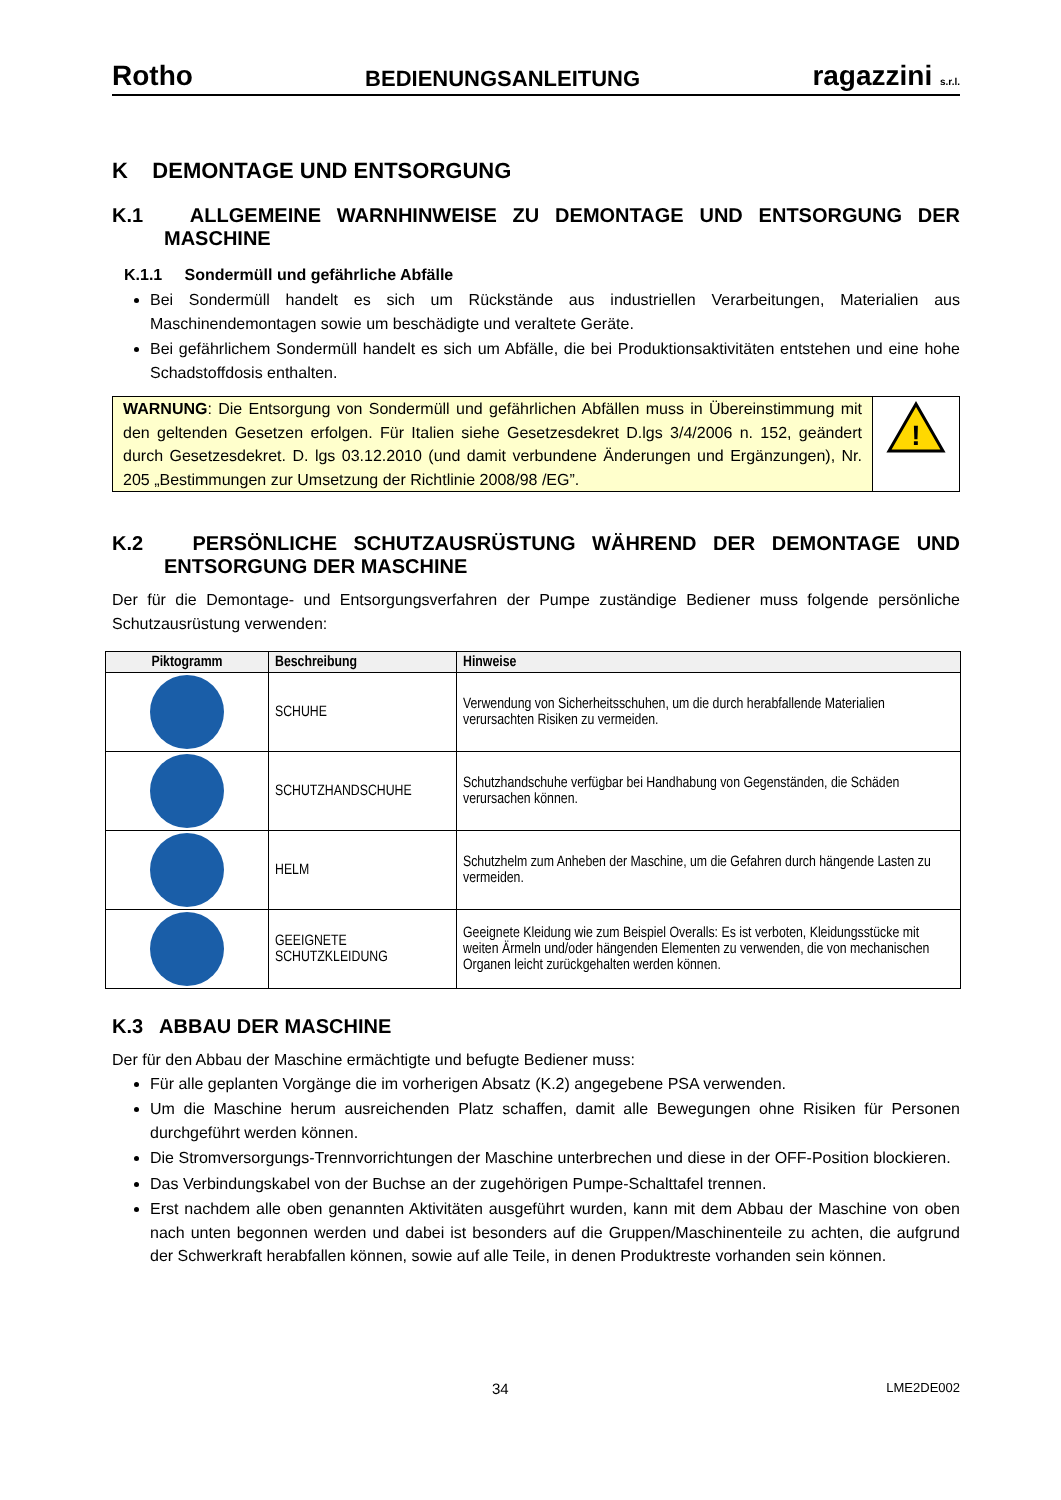Rotho BEDIENUNGSANLEITUNG ragazzini s.r.l.
K DEMONTAGE UND ENTSORGUNG
K.1 ALLGEMEINE WARNHINWEISE ZU DEMONTAGE UND ENTSORGUNG DER MASCHINE
K.1.1 Sondermüll und gefährliche Abfälle
Bei Sondermüll handelt es sich um Rückstände aus industriellen Verarbeitungen, Materialien aus Maschinendemontagen sowie um beschädigte und veraltete Geräte.
Bei gefährlichem Sondermüll handelt es sich um Abfälle, die bei Produktionsaktivitäten entstehen und eine hohe Schadstoffdosis enthalten.
WARNUNG: Die Entsorgung von Sondermüll und gefährlichen Abfällen muss in Übereinstimmung mit den geltenden Gesetzen erfolgen. Für Italien siehe Gesetzesdekret D.lgs 3/4/2006 n. 152, geändert durch Gesetzesdekret. D. lgs 03.12.2010 (und damit verbundene Änderungen und Ergänzungen), Nr. 205 „Bestimmungen zur Umsetzung der Richtlinie 2008/98 /EG”.
!
K.2 PERSÖNLICHE SCHUTZAUSRÜSTUNG WÄHREND DER DEMONTAGE UND ENTSORGUNG DER MASCHINE
Der für die Demontage- und Entsorgungsverfahren der Pumpe zuständige Bediener muss folgende persönliche Schutzausrüstung verwenden:
| Piktogramm | Beschreibung | Hinweise |
| --- | --- | --- |
| | SCHUHE | Verwendung von Sicherheitsschuhen, um die durch herabfallende Materialien verursachten Risiken zu vermeiden. |
| | SCHUTZHANDSCHUHE | Schutzhandschuhe verfügbar bei Handhabung von Gegenständen, die Schäden verursachen können. |
| | HELM | Schutzhelm zum Anheben der Maschine, um die Gefahren durch hängende Lasten zu vermeiden. |
| | GEEIGNETE SCHUTZKLEIDUNG | Geeignete Kleidung wie zum Beispiel Overalls: Es ist verboten, Kleidungsstücke mit weiten Ärmeln und/oder hängenden Elementen zu verwenden, die von mechanischen Organen leicht zurückgehalten werden können. |
K.3 ABBAU DER MASCHINE
Der für den Abbau der Maschine ermächtigte und befugte Bediener muss:
Für alle geplanten Vorgänge die im vorherigen Absatz (K.2) angegebene PSA verwenden.
Um die Maschine herum ausreichenden Platz schaffen, damit alle Bewegungen ohne Risiken für Personen durchgeführt werden können.
Die Stromversorgungs-Trennvorrichtungen der Maschine unterbrechen und diese in der OFF-Position blockieren.
Das Verbindungskabel von der Buchse an der zugehörigen Pumpe-Schalttafel trennen.
Erst nachdem alle oben genannten Aktivitäten ausgeführt wurden, kann mit dem Abbau der Maschine von oben nach unten begonnen werden und dabei ist besonders auf die Gruppen/Maschinenteile zu achten, die aufgrund der Schwerkraft herabfallen können, sowie auf alle Teile, in denen Produktreste vorhanden sein können.
34 LME2DE002